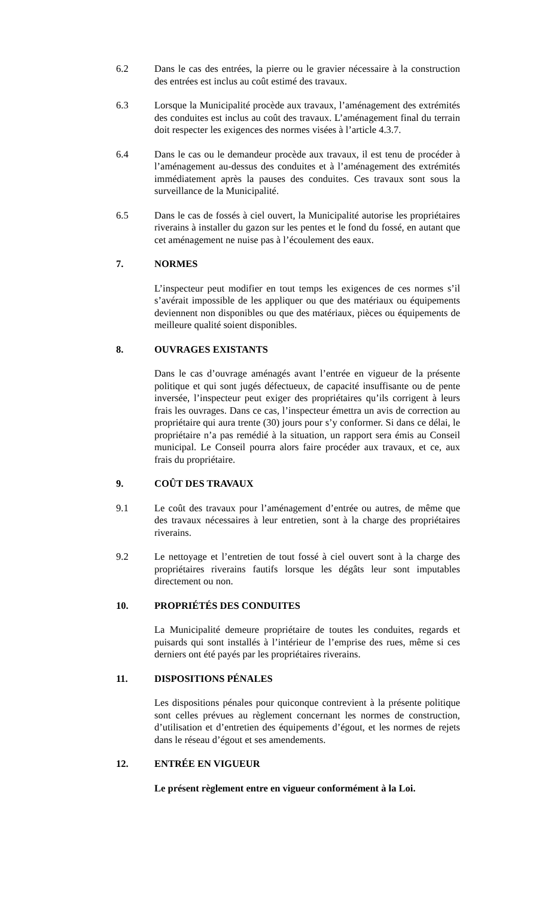6.2 Dans le cas des entrées, la pierre ou le gravier nécessaire à la construction des entrées est inclus au coût estimé des travaux.
6.3 Lorsque la Municipalité procède aux travaux, l’aménagement des extrémités des conduites est inclus au coût des travaux. L’aménagement final du terrain doit respecter les exigences des normes visées à l’article 4.3.7.
6.4 Dans le cas ou le demandeur procède aux travaux, il est tenu de procéder à l’aménagement au-dessus des conduites et à l’aménagement des extrémités immédiatement après la pauses des conduites. Ces travaux sont sous la surveillance de la Municipalité.
6.5 Dans le cas de fossés à ciel ouvert, la Municipalité autorise les propriétaires riverains à installer du gazon sur les pentes et le fond du fossé, en autant que cet aménagement ne nuise pas à l’écoulement des eaux.
7. NORMES
L’inspecteur peut modifier en tout temps les exigences de ces normes s’il s’avérait impossible de les appliquer ou que des matériaux ou équipements deviennent non disponibles ou que des matériaux, pièces ou équipements de meilleure qualité soient disponibles.
8. OUVRAGES EXISTANTS
Dans le cas d’ouvrage aménagés avant l’entrée en vigueur de la présente politique et qui sont jugés défectueux, de capacité insuffisante ou de pente inversée, l’inspecteur peut exiger des propriétaires qu’ils corrigent à leurs frais les ouvrages. Dans ce cas, l’inspecteur émettra un avis de correction au propriétaire qui aura trente (30) jours pour s’y conformer. Si dans ce délai, le propriétaire n’a pas remédié à la situation, un rapport sera émis au Conseil municipal. Le Conseil pourra alors faire procéder aux travaux, et ce, aux frais du propriétaire.
9. COÛT DES TRAVAUX
9.1 Le coût des travaux pour l’aménagement d’entrée ou autres, de même que des travaux nécessaires à leur entretien, sont à la charge des propriétaires riverains.
9.2 Le nettoyage et l’entretien de tout fossé à ciel ouvert sont à la charge des propriétaires riverains fautifs lorsque les dégâts leur sont imputables directement ou non.
10. PROPRIÉTÉS DES CONDUITES
La Municipalité demeure propriétaire de toutes les conduites, regards et puisards qui sont installés à l’intérieur de l’emprise des rues, même si ces derniers ont été payés par les propriétaires riverains.
11. DISPOSITIONS PÉNALES
Les dispositions pénales pour quiconque contrevient à la présente politique sont celles prévues au règlement concernant les normes de construction, d’utilisation et d’entretien des équipements d’égout, et les normes de rejets dans le réseau d’égout et ses amendements.
12. ENTRÉE EN VIGUEUR
Le présent règlement entre en vigueur conformément à la Loi.